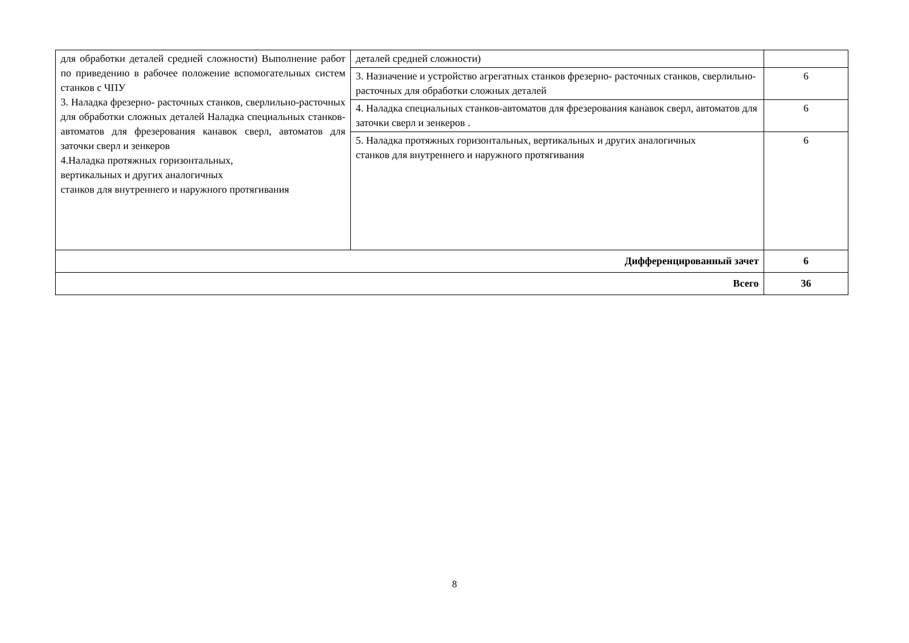| для обработки деталей средней сложности) Выполнение работ по приведению в рабочее положение вспомогательных систем станков с ЧПУ 3. Наладка фрезерно- расточных станков, сверлильно-расточных для обработки сложных деталей Наладка специальных станков-автоматов для фрезерования канавок сверл, автоматов для заточки сверл и зенкеров 4.Наладка протяжных горизонтальных, вертикальных и других аналогичных станков для внутреннего и наружного протягивания | деталей средней сложности) | |
| | 3. Назначение и устройство агрегатных станков фрезерно- расточных станков, сверлильно-расточных для обработки сложных деталей | 6 |
| | 4. Наладка специальных станков-автоматов для фрезерования канавок сверл, автоматов для заточки сверл и зенкеров . | 6 |
| | 5. Наладка протяжных горизонтальных, вертикальных и других аналогичных станков для внутреннего и наружного протягивания | 6 |
| Дифференцированный зачет | | 6 |
| Всего | | 36 |
8